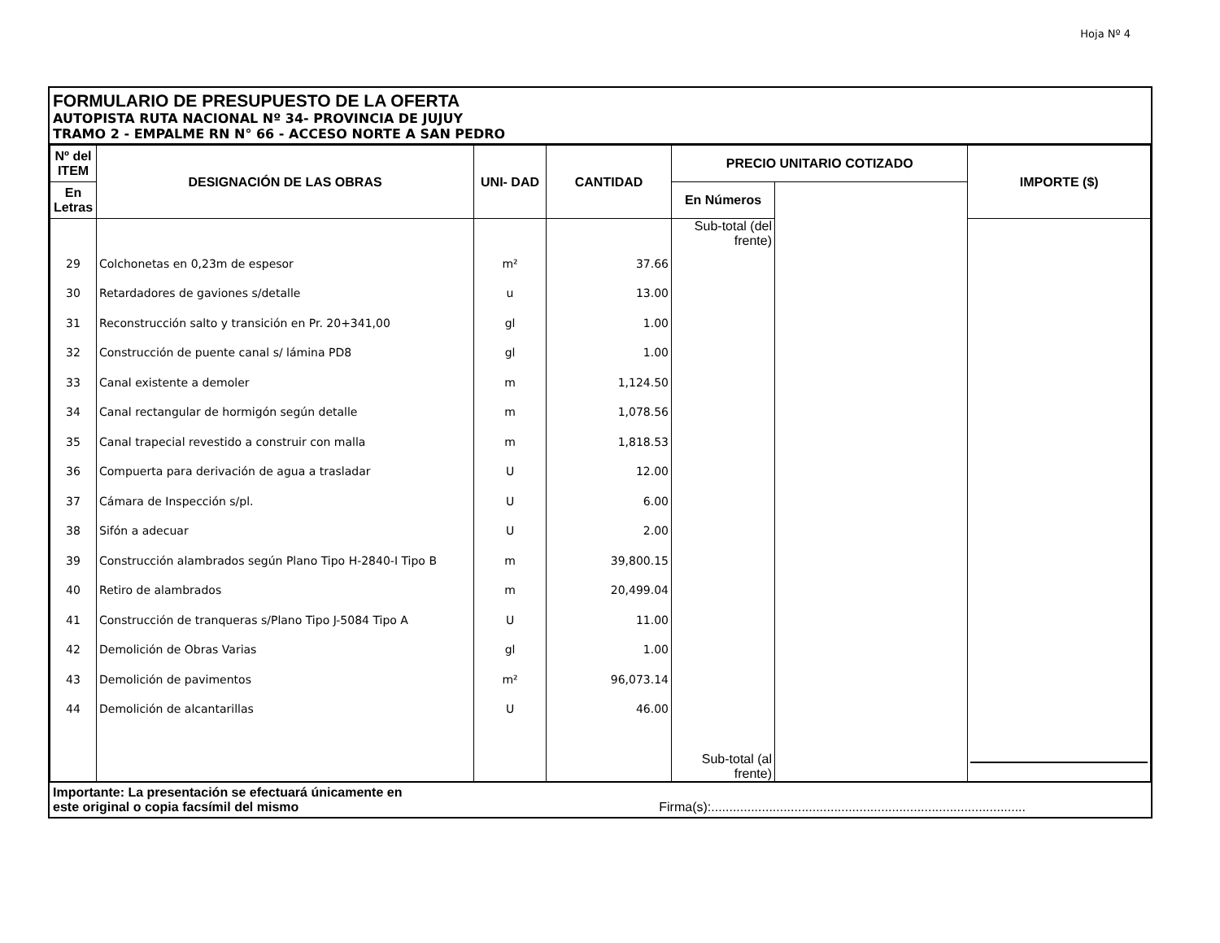Hoja Nº 4
FORMULARIO DE PRESUPUESTO DE LA OFERTA
AUTOPISTA RUTA NACIONAL Nº 34- PROVINCIA DE JUJUY
TRAMO 2 - EMPALME RN N° 66 - ACCESO NORTE A SAN PEDRO
| Nº del ITEM | DESIGNACIÓN DE LAS OBRAS | UNI- DAD | CANTIDAD | PRECIO UNITARIO COTIZADO | | IMPORTE ($) |
| --- | --- | --- | --- | --- | --- | --- |
| | | | | En Letras | En Números | |
| | | | | Sub-total (del frente) | | |
| 29 | Colchonetas en 0,23m de espesor | m² | 37.66 | | | |
| 30 | Retardadores de gaviones s/detalle | u | 13.00 | | | |
| 31 | Reconstrucción salto y transición en Pr. 20+341,00 | gl | 1.00 | | | |
| 32 | Construcción de puente canal s/ lámina PD8 | gl | 1.00 | | | |
| 33 | Canal existente a demoler | m | 1,124.50 | | | |
| 34 | Canal rectangular de hormigón según detalle | m | 1,078.56 | | | |
| 35 | Canal trapecial revestido a construir con malla | m | 1,818.53 | | | |
| 36 | Compuerta para derivación de agua a trasladar | U | 12.00 | | | |
| 37 | Cámara de Inspección s/pl. | U | 6.00 | | | |
| 38 | Sifón a adecuar | U | 2.00 | | | |
| 39 | Construcción alambrados según Plano Tipo H-2840-I Tipo B | m | 39,800.15 | | | |
| 40 | Retiro de alambrados | m | 20,499.04 | | | |
| 41 | Construcción de tranqueras s/Plano Tipo J-5084 Tipo A | U | 11.00 | | | |
| 42 | Demolición de Obras Varias | gl | 1.00 | | | |
| 43 | Demolición de pavimentos | m² | 96,073.14 | | | |
| 44 | Demolición de alcantarillas | U | 46.00 | | | |
| | | | | Sub-total (al frente) | | |
Importante: La presentación se efectuará únicamente en
este original o copia facsímil del mismo Firma(s):.......................................................................................